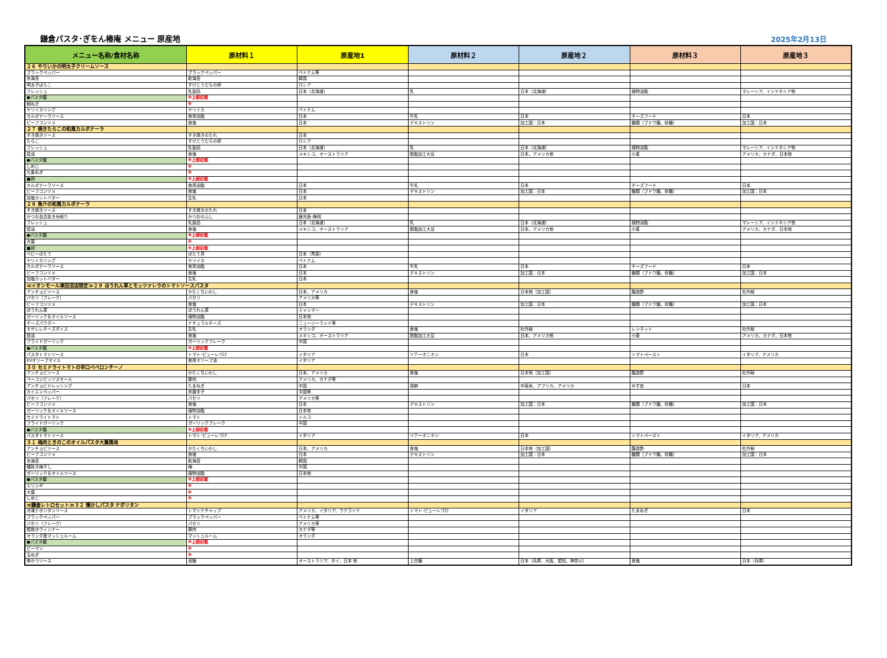鎌倉パスタ･ぎをん椿庵 メニュー 原産地
2025年2月13日
| メニュー名称/食材名称 | 原材料１ | 原産地1 | 原材料２ | 原産地２ | 原材料３ | 原産地３ |
| --- | --- | --- | --- | --- | --- | --- |
| ２６ やりいかの明太子クリームソース | | | | | | |
| ブラックペッパー | ブラックペッパー | ベトナム等 | | | | |
| 糸海苔 | 乾海苔 | 韓国 | | | | |
| 明太子ばらこ | すけとうだらの卵 | ロシア | | | | |
| フレッシュ | 乳製品 | 日本（北海道） | 乳 | 日本（北海道） | 植物油脂 | マレーシア、インドネシア他 |
| ●パスタ麺 | ※上部記載 | | | | | |
| 細ねぎ | ※ | | | | | |
| ヤリイカリング | ヤリイカ | ベトナム | | | | |
| カルボナーラソース | 食用油脂 | 日本 | 牛乳 | 日本 | チーズフード | 日本 |
| ビーフコンソメ | 食塩 | 日本 | デキストリン | 加工国：日本 | 糖類（ブドウ糖、砂糖） | 加工国：日本 |
| ２７ 焼きたらこの和風カルボナーラ | | | | | | |
| すき焼きソース | すき焼きのたれ | 日本 | | | | |
| たらこ | すけとうだらの卵 | ロシア | | | | |
| フレッシュ | 乳製品 | 日本（北海道） | 乳 | 日本（北海道） | 植物油脂 | マレーシア、インドネシア他 |
| 醤油 | 食塩 | メキシコ、オーストラリア | 脱脂加工大豆 | 日本、アメリカ他 | 小麦 | アメリカ、カナダ、日本他 |
| ●パスタ麺 | ※上部記載 | | | | | |
| しめじ | ※ | | | | | |
| 九条ねぎ | ※ | | | | | |
| ■卵 | ※上部記載 | | | | | |
| カルボナーラソース | 食用油脂 | 日本 | 牛乳 | 日本 | チーズフード | 日本 |
| ビーフコンソメ | 食塩 | 日本 | デキストリン | 加工国：日本 | 糖類（ブドウ糖、砂糖） | 加工国：日本 |
| 加塩カットバター | 生乳 | 日本 | | | | |
| ２８ 魚介の和風カルボナーラ | | | | | | |
| すき焼きソース | すき焼きのたれ | 日本 | | | | |
| かつお血合抜き糸削り | かつおのふし | 鹿児島･静岡 | | | | |
| フレッシュ | 乳製品 | 日本（北海道） | 乳 | 日本（北海道） | 植物油脂 | マレーシア、インドネシア他 |
| 醤油 | 食塩 | メキシコ、オーストラリア | 脱脂加工大豆 | 日本、アメリカ他 | 小麦 | アメリカ、カナダ、日本他 |
| ●パスタ麺 | ※上部記載 | | | | | |
| 大葉 | ※ | | | | | |
| ■卵 | ※上部記載 | | | | | |
| ベビーほたて | ほたて貝 | 日本（青森） | | | | |
| ヤリイカリング | ヤリイカ | ベトナム | | | | |
| カルボナーラソース | 食用油脂 | 日本 | 牛乳 | 日本 | チーズフード | 日本 |
| ビーフコンソメ | 食塩 | 日本 | デキストリン | 加工国：日本 | 糖類（ブドウ糖、砂糖） | 加工国：日本 |
| 加塩カットバター | 生乳 | 日本 | | | | |
| ≪イオンモール津田沼店限定≫２９ ほうれん草とモッツァレラのトマトソースパスタ | | | | | | |
| アンチョビソース | かたくちいわし | 日本、アメリカ | 食塩 | 日本他（加工国） | 醸造酢 | 社外秘 |
| パセリ（フレーク） | パセリ | アメリカ等 | | | | |
| ビーフコンソメ | 食塩 | 日本 | デキストリン | 加工国：日本 | 糖類（ブドウ糖、砂糖） | 加工国：日本 |
| ほうれん草 | ほうれん草 | ミャンマー | | | | |
| ガーリック＆オイルソース | 植物油脂 | 日本他 | | | | |
| チーズパウダー | ナチュラルチーズ | ニュージーランド等 | | | | |
| モザレレチーズダイス | 生乳 | オランダ | 食塩 | 社外秘 | レンネット | 社外秘 |
| 醤油 | 食塩 | メキシコ、オーストラリア | 脱脂加工大豆 | 日本、アメリカ他 | 小麦 | アメリカ、カナダ、日本他 |
| フライドガーリック | ガーリックフレーク | 中国 | | | | |
| ●パスタ麺 | ※上部記載 | | | | | |
| パスタトマトソース | トマト･ピューレづけ | イタリア | ソテーオニオン | 日本 | トマトペースト | イタリア、アメリカ |
| EVオリーブオイル | 食用オリーブ油 | イタリア | | | | |
| ３０ セミドライトマトの辛口ペペロンチーノ | | | | | | |
| アンチョビソース | かたくちいわし | 日本、アメリカ | 食塩 | 日本他（加工国） | 醸造酢 | 社外秘 |
| ベーコンビッツスモール | 豚肉 | アメリカ、カナダ等 | | | | |
| アンチョビドレッシング | たまねぎ | 中国 | 胡麻 | 中南米、アフリカ、アメリカ | ゆず皮 | 日本 |
| カイエンペッパー | 赤唐辛子 | 中国等 | | | | |
| パセリ（フレーク） | パセリ | アメリカ等 | | | | |
| ビーフコンソメ | 食塩 | 日本 | デキストリン | 加工国：日本 | 糖類（ブドウ糖、砂糖） | 加工国：日本 |
| ガーリック＆オイルソース | 植物油脂 | 日本他 | | | | |
| セミドライトマト | トマト | トルコ | | | | |
| フライドガーリック | ガーリックフレーク | 中国 | | | | |
| ●パスタ麺 | ※上部記載 | | | | | |
| パスタトマトソース | トマト･ピューレづけ | イタリア | ソテーオニオン | 日本 | トマトペースト | イタリア、アメリカ |
| ３１ 梅肉ときのこのオイルパスタ大葉風味 | | | | | | |
| アンチョビソース | かたくちいわし | 日本、アメリカ | 食塩 | 日本他（加工国） | 醸造酢 | 社外秘 |
| ビーフコンソメ | 食塩 | 日本 | デキストリン | 加工国：日本 | 糖類（ブドウ糖、砂糖） | 加工国：日本 |
| 糸海苔 | 乾海苔 | 韓国 | | | | |
| 種抜き梅干し | 梅 | 中国 | | | | |
| ガーリック＆オイルソース | 植物油脂 | 日本他 | | | | |
| ●パスタ麺 | ※上部記載 | | | | | |
| エリンギ | ※ | | | | | |
| 大葉 | ※ | | | | | |
| しめじ | ※ | | | | | |
| ≪鎌倉レトロセット≫３２ 懐かしパスタ ナポリタン | | | | | | |
| 冷凍ナポリタンソース | トマトケチャップ | アメリカ、イタリア、ウクライナ | トマト･ピューレづけ | イタリア | たまねぎ | 日本 |
| ブラックペッパー | ブラックペッパー | ベトナム等 | | | | |
| パセリ（フレーク） | パセリ | アメリカ等 | | | | |
| 粗挽きウィンナー | 豚肉 | カナダ等 | | | | |
| オランダ産マッシュルーム | マッシュルーム | オランダ | | | | |
| ●パスタ麺 | ※上部記載 | | | | | |
| ピーマン | ※ | | | | | |
| 玉ねぎ | ※ | | | | | |
| 串かつソース | 液糖 | オーストラリア、タイ、日本 他 | 上白糖 | 日本（兵庫、大阪、愛知、神奈川） | 食塩 | 日本（兵庫） |